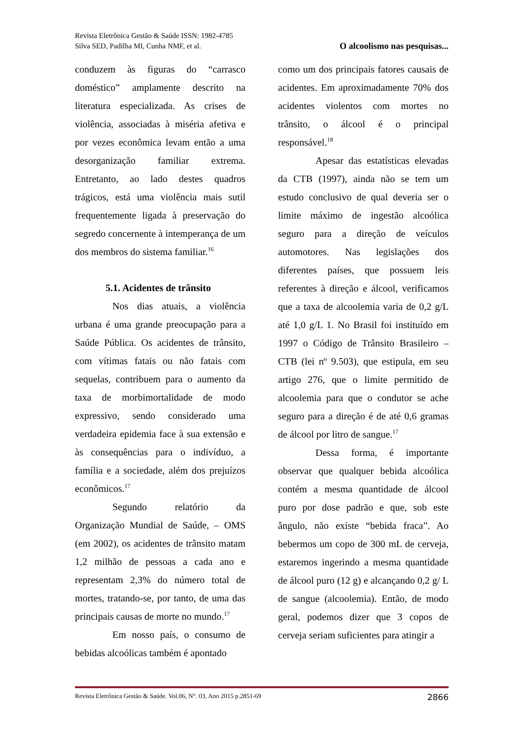Revista Eletrônica Gestão & Saúde ISSN: 1982-4785
Silva SED, Padilha MI, Cunha NMF, et al. O alcoolismo nas pesquisas...
conduzem às figuras do “carrasco doméstico” amplamente descrito na literatura especializada. As crises de violência, associadas à miséria afetiva e por vezes econômica levam então a uma desorganização familiar extrema. Entretanto, ao lado destes quadros trágicos, está uma violência mais sutil frequentemente ligada à preservação do segredo concernente à intemperança de um dos membros do sistema familiar.<sup>16</sup>
5.1. Acidentes de trânsito
Nos dias atuais, a violência urbana é uma grande preocupação para a Saúde Pública. Os acidentes de trânsito, com vítimas fatais ou não fatais com sequelas, contribuem para o aumento da taxa de morbimortalidade de modo expressivo, sendo considerado uma verdadeira epidemia face à sua extensão e às consequências para o indivíduo, a família e a sociedade, além dos prejuízos econômicos.<sup>17</sup>
Segundo relatório da Organização Mundial de Saúde, – OMS (em 2002), os acidentes de trânsito matam 1,2 milhão de pessoas a cada ano e representam 2,3% do número total de mortes, tratando-se, por tanto, de uma das principais causas de morte no mundo.<sup>17</sup>
Em nosso país, o consumo de bebidas alcoólicas também é apontado
como um dos principais fatores causais de acidentes. Em aproximadamente 70% dos acidentes violentos com mortes no trânsito, o álcool é o principal responsável.<sup>18</sup>
Apesar das estatísticas elevadas da CTB (1997), ainda não se tem um estudo conclusivo de qual deveria ser o limite máximo de ingestão alcoólica seguro para a direção de veículos automotores. Nas legislações dos diferentes países, que possuem leis referentes à direção e álcool, verificamos que a taxa de alcoolemia varia de 0,2 g/L até 1,0 g/L 1. No Brasil foi instituído em 1997 o Código de Trânsito Brasileiro – CTB (lei nº 9.503), que estipula, em seu artigo 276, que o limite permitido de alcoolemia para que o condutor se ache seguro para a direção é de até 0,6 gramas de álcool por litro de sangue.<sup>17</sup>
Dessa forma, é importante observar que qualquer bebida alcoólica contém a mesma quantidade de álcool puro por dose padrão e que, sob este ângulo, não existe “bebida fraca”. Ao bebermos um copo de 300 mL de cerveja, estaremos ingerindo a mesma quantidade de álcool puro (12 g) e alcançando 0,2 g/ L de sangue (alcoolemia). Então, de modo geral, podemos dizer que 3 copos de cerveja seriam suficientes para atingir a
Revista Eletrônica Gestão & Saúde. Vol.06, N°. 03, Ano 2015 p.2851-69 2866